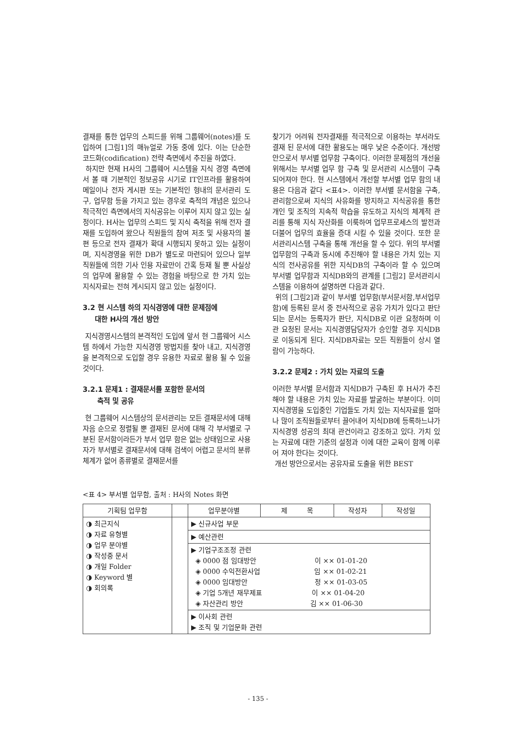결재를 통한 업무의 스피드를 위해 그룹웨어(notes)를 도입하여 [그림1]의 매뉴얼로 가동 중에 있다. 이는 단순한 코드화(codification) 전략 측면에서 추진을 하였다.
하지만 현재 H사의 그룹웨어 시스템을 지식 경영 측면에서 볼 때 기본적인 정보공유 시기로 IT인프라를 활용하여 메일이나 전자 게시판 또는 기본적인 형내의 문서관리 도구, 업무함 등을 가지고 있는 경우로 축적의 개념은 있으나 적극적인 측면에서의 지식공유는 이루어 지지 않고 있는 실정이다. H사는 업무의 스피드 및 지식 축적을 위해 전자 결재를 도입하여 왔으나 직원들의 참여 저조 및 사용자의 불편 등으로 전자 결재가 확대 시행되지 못하고 있는 실정이며, 지식경영을 위한 DB가 별도로 마련되어 있으나 일부 직원들에 의한 기사 인용 자료만이 간혹 등재 될 뿐 사실상의 업무에 활용할 수 있는 경험을 바탕으로 한 가치 있는 지식자료는 전혀 게시되지 않고 있는 실정이다.
3.2 현 시스템 하의 지식경영에 대한 문제점에
대한 H사의 개선 방안
지식경영시스템의 본격적인 도입에 앞서 현 그룹웨어 시스템 하에서 가능한 지식경영 방법지를 찾아 내고, 지식경영을 본격적으로 도입할 경우 유용한 자료로 활용 될 수 있을 것이다.
3.2.1 문제1 : 결재문서를 포함한 문서의
축적 및 공유
현 그룹웨어 시스템상의 문서관리는 모든 결재문서에 대해 자음 순으로 정렬될 뿐 결재된 문서에 대해 각 부서별로 구분된 문서함이라든가 부서 업무 함은 없는 상태임으로 사용자가 부서별로 결재문서에 대해 검색이 어렵고 문서의 분류 체계가 없어 종류별로 결재문서를
찾기가 어려워 전자결재를 적극적으로 이용하는 부서라도 결재 된 문서에 대한 활용도는 매우 낮은 수준이다. 개선방안으로서 부서별 업무함 구축이다. 이러한 문제점의 개선을 위해서는 부서별 업무 함 구축 및 문서관리 시스템이 구축되어져야 한다. 현 시스템에서 개선할 부서별 업무 함의 내용은 다음과 같다 <표4>. 이러한 부서별 문서함을 구축, 관리함으로써 지식의 사유화를 방지하고 지식공유를 통한 개인 및 조직의 지속적 학습을 유도하고 지식의 체계적 관리를 통해 지식 자산화를 이룩하여 업무프로세스의 발전과 더불어 업무의 효율을 증대 시킬 수 있을 것이다. 또한 문서관리시스템 구축을 통해 개선을 할 수 있다. 위의 부서별 업무함의 구축과 동시에 추진해야 할 내용은 가치 있는 지식의 전사공유를 위한 지식DB의 구축이라 할 수 있으며 부서별 업무함과 지식DB와의 관계를 [그림2] 문서관리시스템을 이용하여 설명하면 다음과 같다.
위의 [그림2]과 같이 부서별 업무함(부서문서함,부서업무함)에 등록된 문서 중 전사적으로 공유 가치가 있다고 판단되는 문서는 등록자가 판단, 지식DB로 이관 요청하며 이관 요청된 문서는 지식경영담당자가 승인할 경우 지식DB로 이동되게 된다. 지식DB자료는 모든 직원들이 상시 열람이 가능하다.
3.2.2 문제2 : 가치 있는 자료의 도출
이러한 부서별 문서함과 지식DB가 구축된 후 H사가 추진해야 할 내용은 가치 있는 자료를 발굴하는 부분이다. 이미 지식경영을 도입중인 기업들도 가치 있는 지식자료를 얼마나 많이 조직원들로부터 끌어내어 지식DB에 등록하느냐가 지식경영 성공의 최대 관건이라고 강조하고 있다. 가치 있는 자료에 대한 기준의 설정과 이에 대한 교육이 함께 이루어 져야 한다는 것이다.
개선 방안으로서는 공유자료 도출을 위한 BEST
<표 4> 부서별 업무함, 출처 : H사의 Notes 화면
| 기획팀 업무함 | | 업무분야별 | 제 목 | 작성자 | 작성일 |
| --- | --- | --- | --- | --- | --- |
| ◑ 최근지식 ◑ 자료 유형별 ◑ 업무 분야별 ◑ 작성중 문서 ◑ 개일 Folder ◑ Keyword 별 ◑ 회의록 | | ▶ 신규사업 부문 | | | |
| | | ▶ 예산관련 | | | |
| | | ▶ 기업구조조정 관련 ◈ 0000 점 임대방안 이 ×× 01-01-20 ◈ 0000 수익전환사업 임 ×× 01-02-21 ◈ 0000 임대방안 정 ×× 01-03-05 ◈ 기업 5개년 재무제표 이 ×× 01-04-20 ◈ 자산관리 방안 김 ×× 01-06-30 | | | |
| | | ▶ 이사회 관련 ▶ 조직 및 기업문화 관련 | | | |
- 135 -